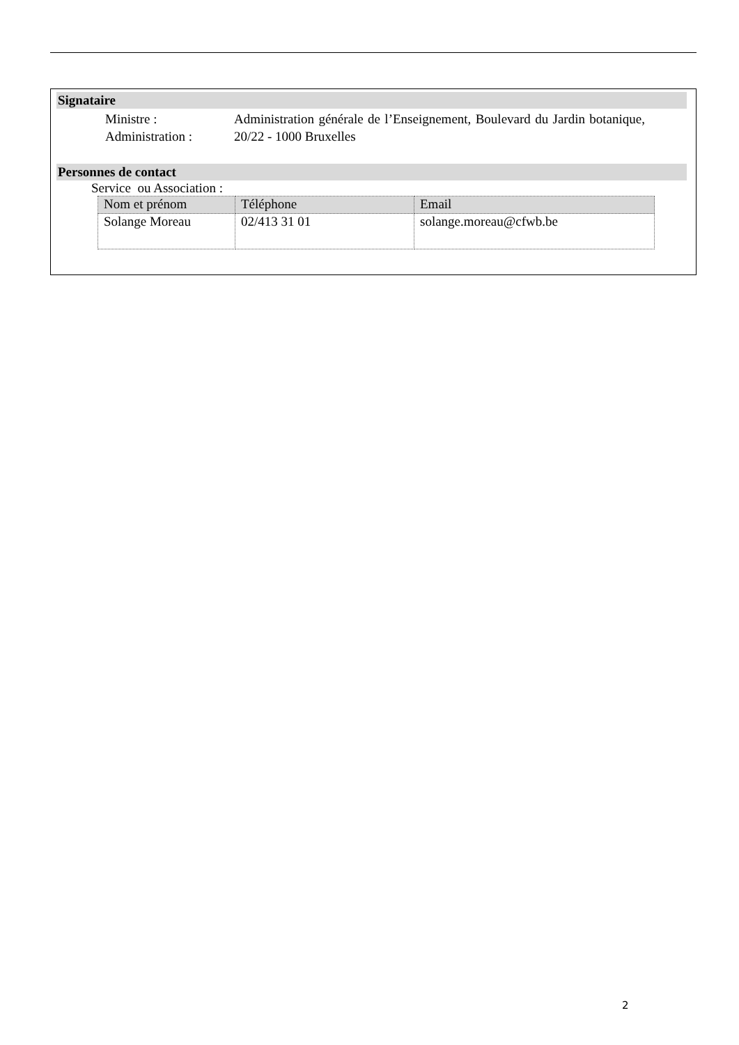Signataire
Ministre :
Administration :
Administration générale de l’Enseignement, Boulevard du Jardin botanique, 20/22 - 1000 Bruxelles
Personnes de contact
Service ou Association :
| Nom et prénom | Téléphone | Email |
| --- | --- | --- |
| Solange Moreau | 02/413 31 01 | solange.moreau@cfwb.be |
2